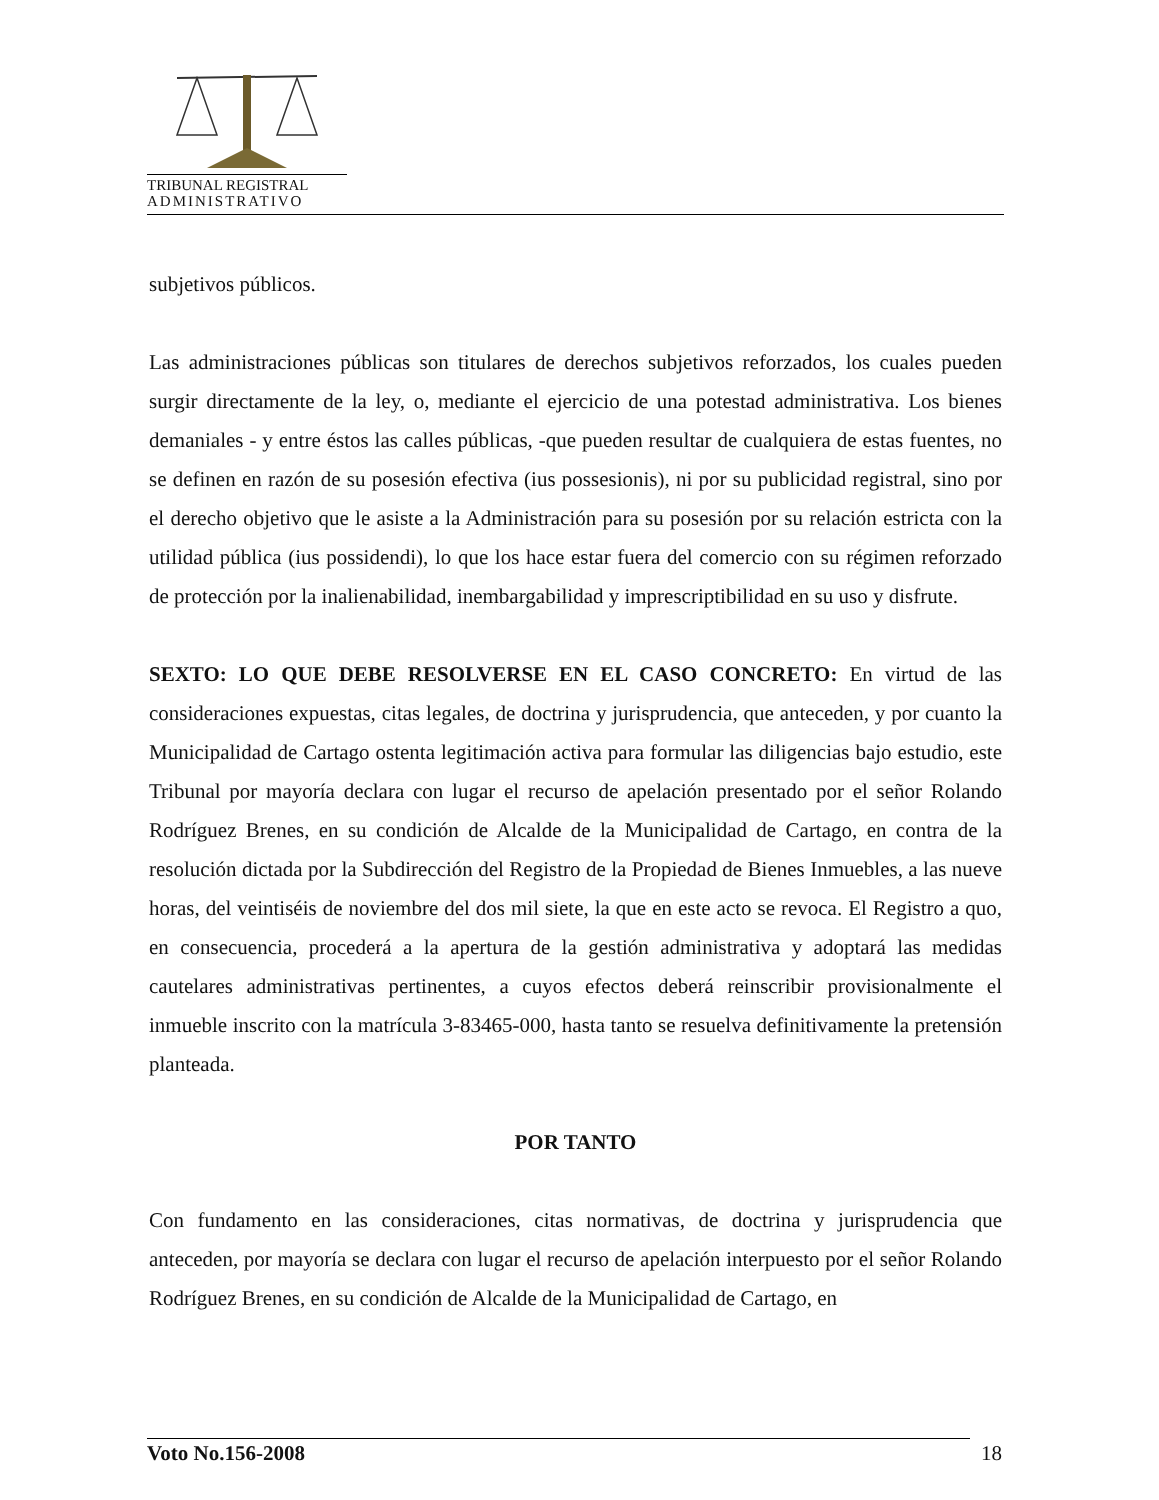TRIBUNAL REGISTRAL
ADMINISTRATIVO
subjetivos públicos.
Las administraciones públicas son titulares de derechos subjetivos reforzados, los cuales pueden surgir directamente de la ley, o, mediante el ejercicio de una potestad administrativa. Los bienes demaniales - y entre éstos las calles públicas, -que pueden resultar de cualquiera de estas fuentes, no se definen en razón de su posesión efectiva (ius possesionis), ni por su publicidad registral, sino por el derecho objetivo que le asiste a la Administración para su posesión por su relación estricta con la utilidad pública (ius possidendi), lo que los hace estar fuera del comercio con su régimen reforzado de protección por la inalienabilidad, inembargabilidad y imprescriptibilidad en su uso y disfrute.
SEXTO: LO QUE DEBE RESOLVERSE EN EL CASO CONCRETO: En virtud de las consideraciones expuestas, citas legales, de doctrina y jurisprudencia, que anteceden, y por cuanto la Municipalidad de Cartago ostenta legitimación activa para formular las diligencias bajo estudio, este Tribunal por mayoría declara con lugar el recurso de apelación presentado por el señor Rolando Rodríguez Brenes, en su condición de Alcalde de la Municipalidad de Cartago, en contra de la resolución dictada por la Subdirección del Registro de la Propiedad de Bienes Inmuebles, a las nueve horas, del veintiséis de noviembre del dos mil siete, la que en este acto se revoca. El Registro a quo, en consecuencia, procederá a la apertura de la gestión administrativa y adoptará las medidas cautelares administrativas pertinentes, a cuyos efectos deberá reinscribir provisionalmente el inmueble inscrito con la matrícula 3-83465-000, hasta tanto se resuelva definitivamente la pretensión planteada.
POR TANTO
Con fundamento en las consideraciones, citas normativas, de doctrina y jurisprudencia que anteceden, por mayoría se declara con lugar el recurso de apelación interpuesto por el señor Rolando Rodríguez Brenes, en su condición de Alcalde de la Municipalidad de Cartago, en
Voto No.156-2008 18